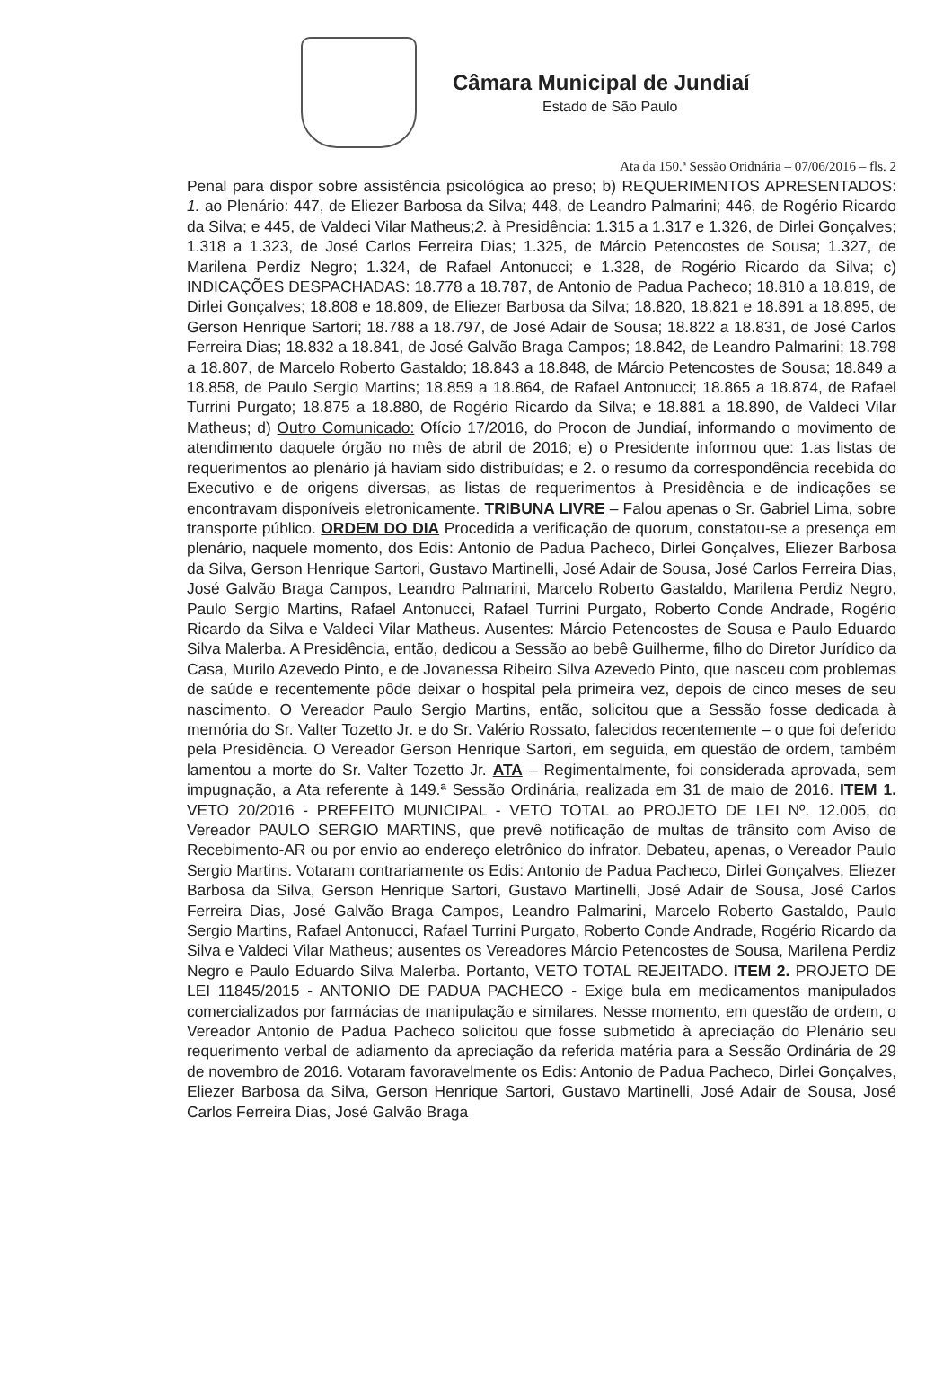Câmara Municipal de Jundiaí
Estado de São Paulo
Ata da 150.ª Sessão Oridnária – 07/06/2016 – fls. 2
Penal para dispor sobre assistência psicológica ao preso; b) REQUERIMENTOS APRESENTADOS: 1. ao Plenário: 447, de Eliezer Barbosa da Silva; 448, de Leandro Palmarini; 446, de Rogério Ricardo da Silva; e 445, de Valdeci Vilar Matheus;2. à Presidência: 1.315 a 1.317 e 1.326, de Dirlei Gonçalves; 1.318 a 1.323, de José Carlos Ferreira Dias; 1.325, de Márcio Petencostes de Sousa; 1.327, de Marilena Perdiz Negro; 1.324, de Rafael Antonucci; e 1.328, de Rogério Ricardo da Silva; c) INDICAÇÕES DESPACHADAS: 18.778 a 18.787, de Antonio de Padua Pacheco; 18.810 a 18.819, de Dirlei Gonçalves; 18.808 e 18.809, de Eliezer Barbosa da Silva; 18.820, 18.821 e 18.891 a 18.895, de Gerson Henrique Sartori; 18.788 a 18.797, de José Adair de Sousa; 18.822 a 18.831, de José Carlos Ferreira Dias; 18.832 a 18.841, de José Galvão Braga Campos; 18.842, de Leandro Palmarini; 18.798 a 18.807, de Marcelo Roberto Gastaldo; 18.843 a 18.848, de Márcio Petencostes de Sousa; 18.849 a 18.858, de Paulo Sergio Martins; 18.859 a 18.864, de Rafael Antonucci; 18.865 a 18.874, de Rafael Turrini Purgato; 18.875 a 18.880, de Rogério Ricardo da Silva; e 18.881 a 18.890, de Valdeci Vilar Matheus; d) Outro Comunicado: Ofício 17/2016, do Procon de Jundiaí, informando o movimento de atendimento daquele órgão no mês de abril de 2016; e) o Presidente informou que: 1.as listas de requerimentos ao plenário já haviam sido distribuídas; e 2. o resumo da correspondência recebida do Executivo e de origens diversas, as listas de requerimentos à Presidência e de indicações se encontravam disponíveis eletronicamente. TRIBUNA LIVRE – Falou apenas o Sr. Gabriel Lima, sobre transporte público. ORDEM DO DIA Procedida a verificação de quorum, constatou-se a presença em plenário, naquele momento, dos Edis: Antonio de Padua Pacheco, Dirlei Gonçalves, Eliezer Barbosa da Silva, Gerson Henrique Sartori, Gustavo Martinelli, José Adair de Sousa, José Carlos Ferreira Dias, José Galvão Braga Campos, Leandro Palmarini, Marcelo Roberto Gastaldo, Marilena Perdiz Negro, Paulo Sergio Martins, Rafael Antonucci, Rafael Turrini Purgato, Roberto Conde Andrade, Rogério Ricardo da Silva e Valdeci Vilar Matheus. Ausentes: Márcio Petencostes de Sousa e Paulo Eduardo Silva Malerba. A Presidência, então, dedicou a Sessão ao bebê Guilherme, filho do Diretor Jurídico da Casa, Murilo Azevedo Pinto, e de Jovanessa Ribeiro Silva Azevedo Pinto, que nasceu com problemas de saúde e recentemente pôde deixar o hospital pela primeira vez, depois de cinco meses de seu nascimento. O Vereador Paulo Sergio Martins, então, solicitou que a Sessão fosse dedicada à memória do Sr. Valter Tozetto Jr. e do Sr. Valério Rossato, falecidos recentemente – o que foi deferido pela Presidência. O Vereador Gerson Henrique Sartori, em seguida, em questão de ordem, também lamentou a morte do Sr. Valter Tozetto Jr. ATA – Regimentalmente, foi considerada aprovada, sem impugnação, a Ata referente à 149.ª Sessão Ordinária, realizada em 31 de maio de 2016. ITEM 1. VETO 20/2016 - PREFEITO MUNICIPAL - VETO TOTAL ao PROJETO DE LEI Nº. 12.005, do Vereador PAULO SERGIO MARTINS, que prevê notificação de multas de trânsito com Aviso de Recebimento-AR ou por envio ao endereço eletrônico do infrator. Debateu, apenas, o Vereador Paulo Sergio Martins. Votaram contrariamente os Edis: Antonio de Padua Pacheco, Dirlei Gonçalves, Eliezer Barbosa da Silva, Gerson Henrique Sartori, Gustavo Martinelli, José Adair de Sousa, José Carlos Ferreira Dias, José Galvão Braga Campos, Leandro Palmarini, Marcelo Roberto Gastaldo, Paulo Sergio Martins, Rafael Antonucci, Rafael Turrini Purgato, Roberto Conde Andrade, Rogério Ricardo da Silva e Valdeci Vilar Matheus; ausentes os Vereadores Márcio Petencostes de Sousa, Marilena Perdiz Negro e Paulo Eduardo Silva Malerba. Portanto, VETO TOTAL REJEITADO. ITEM 2. PROJETO DE LEI 11845/2015 - ANTONIO DE PADUA PACHECO - Exige bula em medicamentos manipulados comercializados por farmácias de manipulação e similares. Nesse momento, em questão de ordem, o Vereador Antonio de Padua Pacheco solicitou que fosse submetido à apreciação do Plenário seu requerimento verbal de adiamento da apreciação da referida matéria para a Sessão Ordinária de 29 de novembro de 2016. Votaram favoravelmente os Edis: Antonio de Padua Pacheco, Dirlei Gonçalves, Eliezer Barbosa da Silva, Gerson Henrique Sartori, Gustavo Martinelli, José Adair de Sousa, José Carlos Ferreira Dias, José Galvão Braga